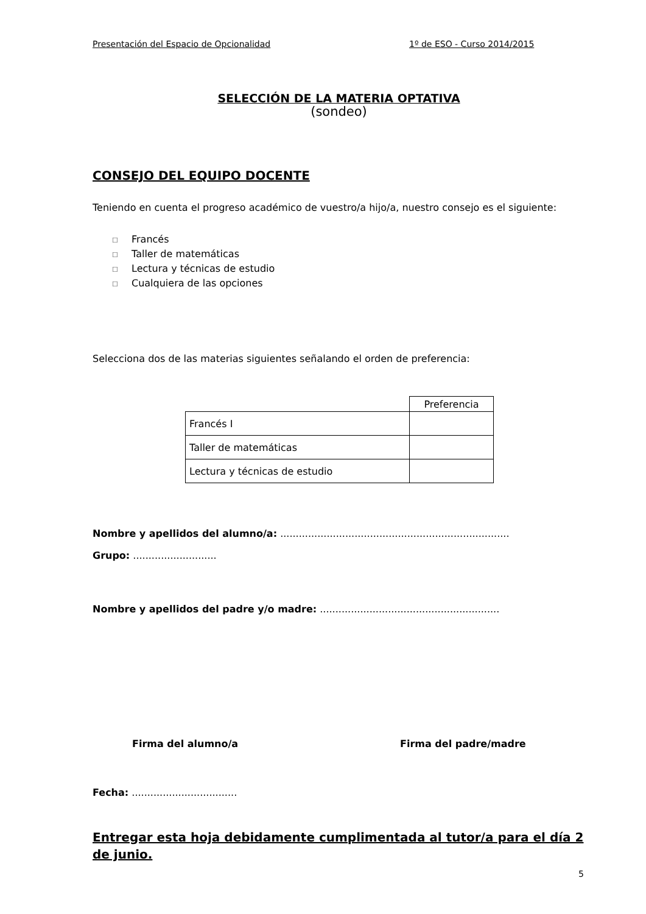Presentación del Espacio de Opcionalidad 1º de ESO - Curso 2014/2015
SELECCIÓN DE LA MATERIA OPTATIVA
(sondeo)
CONSEJO DEL EQUIPO DOCENTE
Teniendo en cuenta el progreso académico de vuestro/a hijo/a, nuestro consejo es el siguiente:
☐ Francés
☐ Taller de matemáticas
☐ Lectura y técnicas de estudio
☐ Cualquiera de las opciones
Selecciona dos de las materias siguientes señalando el orden de preferencia:
| | Preferencia |
| Francés I | |
| Taller de matemáticas | |
| Lectura y técnicas de estudio | |
Nombre y apellidos del alumno/a: ..........................................................................
Grupo: ...........................
Nombre y apellidos del padre y/o madre: ..........................................................
Firma del alumno/a Firma del padre/madre
Fecha: ..................................
Entregar esta hoja debidamente cumplimentada al tutor/a para el día 2 de junio.
5